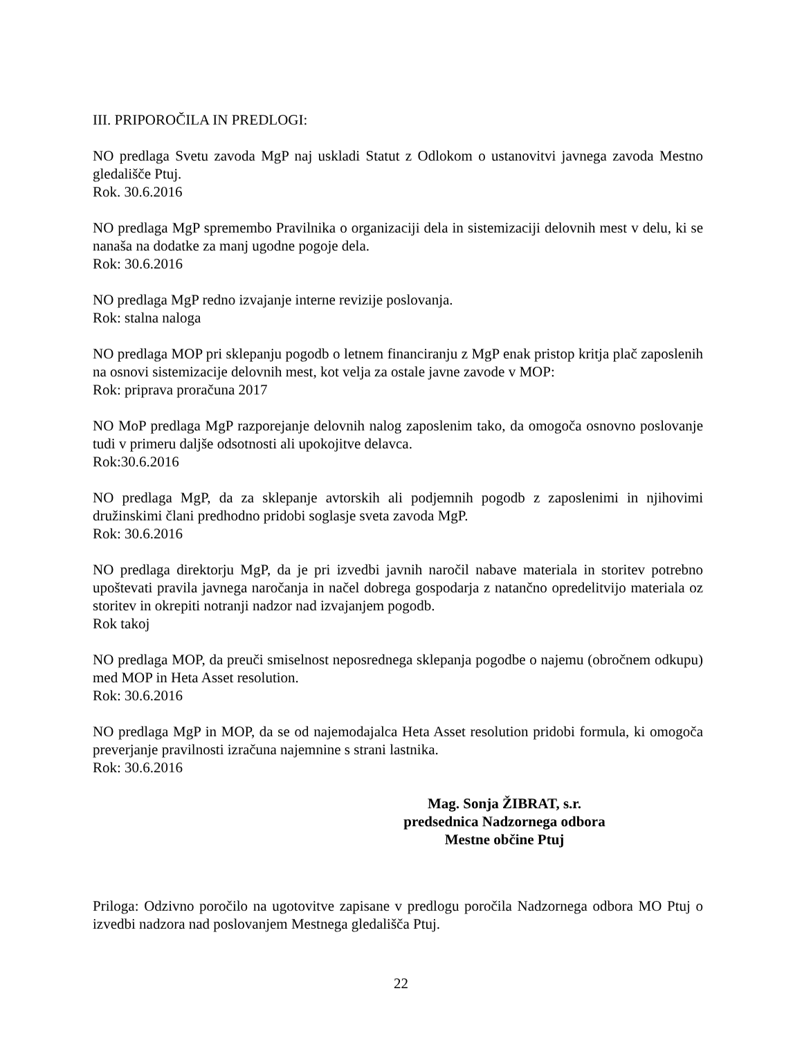III. PRIPOROČILA IN PREDLOGI:
NO predlaga Svetu zavoda MgP naj uskladi Statut z Odlokom o ustanovitvi javnega zavoda Mestno gledališče Ptuj.
Rok. 30.6.2016
NO predlaga MgP spremembo Pravilnika o organizaciji dela in sistemizaciji delovnih mest v delu, ki se nanaša na dodatke za manj ugodne pogoje dela.
Rok: 30.6.2016
NO predlaga MgP redno izvajanje interne revizije poslovanja.
Rok: stalna naloga
NO predlaga MOP pri sklepanju pogodb o letnem financiranju z MgP enak pristop kritja plač zaposlenih na osnovi sistemizacije delovnih mest, kot velja za ostale javne zavode v MOP:
Rok: priprava proračuna 2017
NO MoP predlaga MgP razporejanje delovnih nalog zaposlenim tako, da omogoča osnovno poslovanje tudi v primeru daljše odsotnosti ali upokojitve delavca.
Rok:30.6.2016
NO predlaga MgP, da za sklepanje avtorskih ali podjemnih pogodb z zaposlenimi in njihovimi družinskimi člani predhodno pridobi soglasje sveta zavoda MgP.
Rok: 30.6.2016
NO predlaga direktorju MgP, da je pri izvedbi javnih naročil nabave materiala in storitev potrebno upoštevati pravila javnega naročanja in načel dobrega gospodarja z natančno opredelitvijo materiala oz storitev in okrepiti notranji nadzor nad izvajanjem pogodb.
Rok takoj
NO predlaga MOP, da preuči smiselnost neposrednega sklepanja pogodbe o najemu (obročnem odkupu) med MOP in Heta Asset resolution.
Rok: 30.6.2016
NO predlaga MgP in MOP, da se od najemodajalca Heta Asset resolution pridobi formula, ki omogoča preverjanje pravilnosti izračuna najemnine s strani lastnika.
Rok: 30.6.2016
Mag. Sonja ŽIBRAT, s.r.
predsednica Nadzornega odbora
Mestne občine Ptuj
Priloga: Odzivno poročilo na ugotovitve zapisane v predlogu poročila Nadzornega odbora MO Ptuj o izvedbi nadzora nad poslovanjem Mestnega gledališča Ptuj.
22